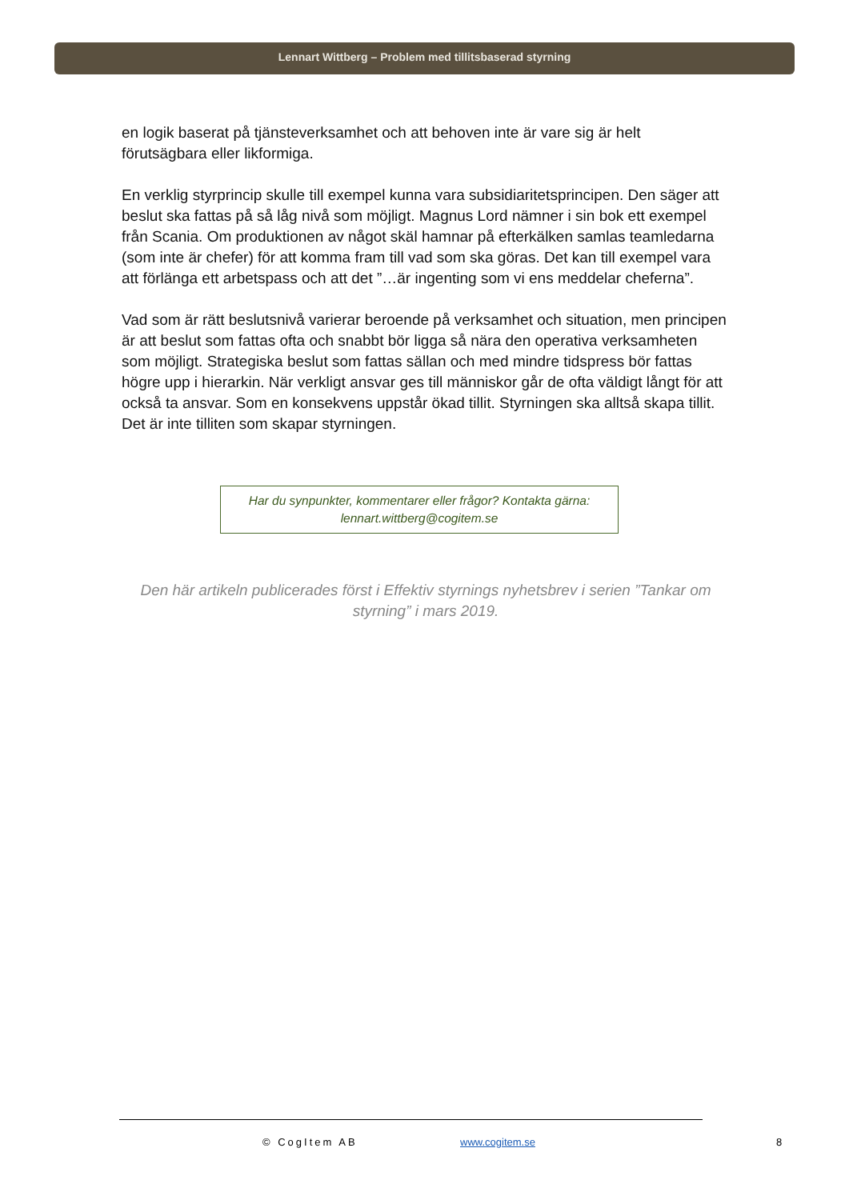Lennart Wittberg – Problem med tillitsbaserad styrning
en logik baserat på tjänsteverksamhet och att behoven inte är vare sig är helt förutsägbara eller likformiga.
En verklig styrprincip skulle till exempel kunna vara subsidiaritetsprincipen. Den säger att beslut ska fattas på så låg nivå som möjligt. Magnus Lord nämner i sin bok ett exempel från Scania. Om produktionen av något skäl hamnar på efterkälken samlas teamledarna (som inte är chefer) för att komma fram till vad som ska göras. Det kan till exempel vara att förlänga ett arbetspass och att det ”…är ingenting som vi ens meddelar cheferna”.
Vad som är rätt beslutsnivå varierar beroende på verksamhet och situation, men principen är att beslut som fattas ofta och snabbt bör ligga så nära den operativa verksamheten som möjligt. Strategiska beslut som fattas sällan och med mindre tidspress bör fattas högre upp i hierarkin. När verkligt ansvar ges till människor går de ofta väldigt långt för att också ta ansvar. Som en konsekvens uppstår ökad tillit. Styrningen ska alltså skapa tillit. Det är inte tilliten som skapar styrningen.
Har du synpunkter, kommentarer eller frågor? Kontakta gärna:
lennart.wittberg@cogitem.se
Den här artikeln publicerades först i Effektiv styrnings nyhetsbrev i serien ”Tankar om styrning” i mars 2019.
© CogItem AB www.cogitem.se 8